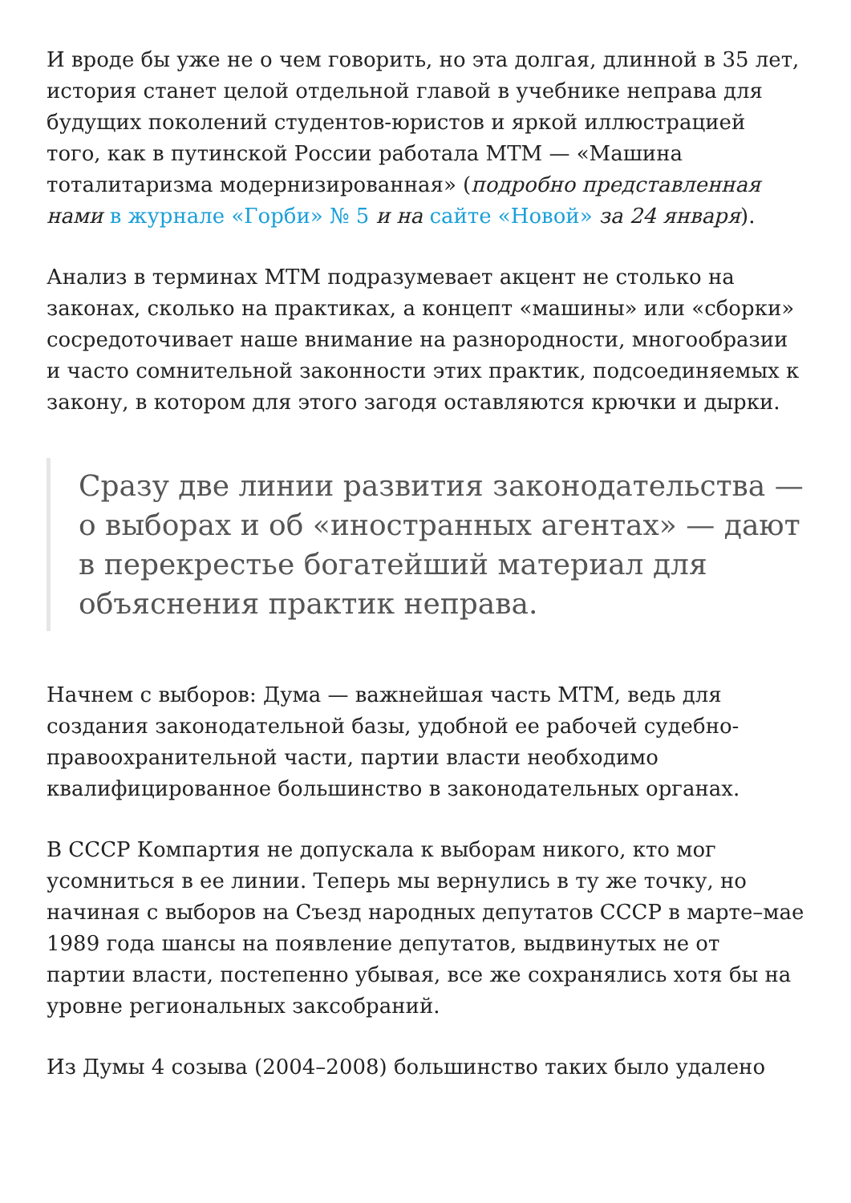И вроде бы уже не о чем говорить, но эта долгая, длинной в 35 лет, история станет целой отдельной главой в учебнике неправа для будущих поколений студентов-юристов и яркой иллюстрацией того, как в путинской России работала МТМ — «Машина тоталитаризма модернизированная» (подробно представленная нами в журнале «Горби» № 5 и на сайте «Новой» за 24 января).
Анализ в терминах МТМ подразумевает акцент не столько на законах, сколько на практиках, а концепт «машины» или «сборки» сосредоточивает наше внимание на разнородности, многообразии и часто сомнительной законности этих практик, подсоединяемых к закону, в котором для этого загодя оставляются крючки и дырки.
Сразу две линии развития законодательства — о выборах и об «иностранных агентах» — дают в перекрестье богатейший материал для объяснения практик неправа.
Начнем с выборов: Дума — важнейшая часть МТМ, ведь для создания законодательной базы, удобной ее рабочей судебно-правоохранительной части, партии власти необходимо квалифицированное большинство в законодательных органах.
В СССР Компартия не допускала к выборам никого, кто мог усомниться в ее линии. Теперь мы вернулись в ту же точку, но начиная с выборов на Съезд народных депутатов СССР в марте–мае 1989 года шансы на появление депутатов, выдвинутых не от партии власти, постепенно убывая, все же сохранялись хотя бы на уровне региональных заксобраний.
Из Думы 4 созыва (2004–2008) большинство таких было удалено